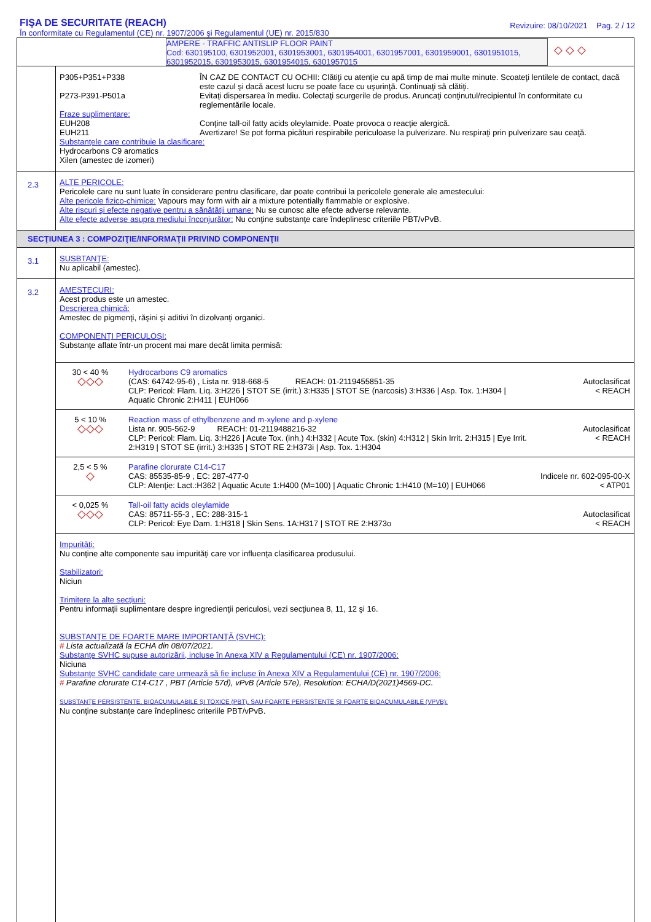FIŞA DE SECURITATE (REACH)
În conformitate cu Regulamentul (CE) nr. 1907/2006 şi Regulamentul (UE) nr. 2015/830
Revizuire: 08/10/2021 Pag. 2 / 12
AMPERE - TRAFFIC ANTISLIP FLOOR PAINT
Cod: 630195100, 6301952001, 6301953001, 6301954001, 6301957001, 6301959001, 6301951015, 6301952015, 6301953015, 6301954015, 6301957015
◇ ◇ ◇
P305+P351+P338
ÎN CAZ DE CONTACT CU OCHII: Clătiţi cu atenţie cu apă timp de mai multe minute. Scoateţi lentilele de contact, dacă este cazul şi dacă acest lucru se poate face cu uşurinţă. Continuaţi să clătiţi.
P273-P391-P501a
Evitaţi dispersarea în mediu. Colectaţi scurgerile de produs. Aruncaţi conţinutul/recipientul în conformitate cu reglementările locale.
Fraze suplimentare:
EUH208
Conţine tall-oil fatty acids oleylamide. Poate provoca o reacţie alergică.
EUH211
Avertizare! Se pot forma picături respirabile periculoase la pulverizare. Nu respiraţi prin pulverizare sau ceaţă.
Substanţele care contribuie la clasificare:
Hydrocarbons C9 aromatics
Xilen (amestec de izomeri)
2.3
ALTE PERICOLE:
Pericolele care nu sunt luate în considerare pentru clasificare, dar poate contribui la pericolele generale ale amestecului:
Alte pericole fizico-chimice: Vapours may form with air a mixture potentially flammable or explosive.
Alte riscuri şi efecte negative pentru a sănătăţii umane: Nu se cunosc alte efecte adverse relevante.
Alte efecte adverse asupra mediului înconjurător: Nu conţine substanţe care îndeplinesc criteriile PBT/vPvB.
SECŢIUNEA 3 : COMPOZIŢIE/INFORMAŢII PRIVIND COMPONENŢII
3.1
SUSBTANŢE:
Nu aplicabil (amestec).
3.2
AMESTECURI:
Acest produs este un amestec.
Descrierea chimică:
Amestec de pigmenţi, răşini şi aditivi în dizolvanţi organici.
COMPONENŢI PERICULOŞI:
Substanţe aflate într-un procent mai mare decât limita permisă:
| 30 < 40 % ◇◇◇ | Hydrocarbons C9 aromatics (CAS: 64742-95-6) , Lista nr. 918-668-5 REACH: 01-2119455851-35 CLP: Pericol: Flam. Liq. 3:H226 / STOT SE (irrit.) 3:H335 / STOT SE (narcosis) 3:H336 / Asp. Tox. 1:H304 / Aquatic Chronic 2:H411 / EUH066 | Autoclasificat < REACH |
| 5 < 10 % ◇◇◇ | Reaction mass of ethylbenzene and m-xylene and p-xylene Lista nr. 905-562-9 REACH: 01-2119488216-32 CLP: Pericol: Flam. Liq. 3:H226 / Acute Tox. (inh.) 4:H332 / Acute Tox. (skin) 4:H312 / Skin Irrit. 2:H315 / Eye Irrit. 2:H319 / STOT SE (irrit.) 3:H335 / STOT RE 2:H373i / Asp. Tox. 1:H304 | Autoclasificat < REACH |
| 2,5 < 5 % ◇ | Parafine clorurate C14-C17 CAS: 85535-85-9 , EC: 287-477-0 CLP: Atenţie: Lact.:H362 / Aquatic Acute 1:H400 (M=100) / Aquatic Chronic 1:H410 (M=10) / EUH066 | Indicele nr. 602-095-00-X < ATP01 |
| < 0,025 % ◇◇◇ | Tall-oil fatty acids oleylamide CAS: 85711-55-3 , EC: 288-315-1 CLP: Pericol: Eye Dam. 1:H318 / Skin Sens. 1A:H317 / STOT RE 2:H373o | Autoclasificat < REACH |
Impurităţi:
Nu conţine alte componente sau impurităţi care vor influenţa clasificarea produsului.
Stabilizatori:
Niciun
Trimitere la alte secţiuni:
Pentru informaţii suplimentare despre ingredienţii periculosi, vezi secţiunea 8, 11, 12 şi 16.
SUBSTANŢE DE FOARTE MARE IMPORTANŢĂ (SVHC):
# Lista actualizată la ECHA din 08/07/2021.
Substanţe SVHC supuse autorizării, incluse în Anexa XIV a Regulamentului (CE) nr. 1907/2006:
Niciuna
Substanţe SVHC candidate care urmează să fie incluse în Anexa XIV a Regulamentului (CE) nr. 1907/2006:
# Parafine clorurate C14-C17 , PBT (Article 57d), vPvB (Article 57e), Resolution: ECHA/D(2021)4569-DC.
SUBSTANŢE PERSISTENTE, BIOACUMULABILE ŞI TOXICE (PBT), SAU FOARTE PERSISTENTE ŞI FOARTE BIOACUMULABILE (VPVB):
Nu conţine substanţe care îndeplinesc criteriile PBT/vPvB.